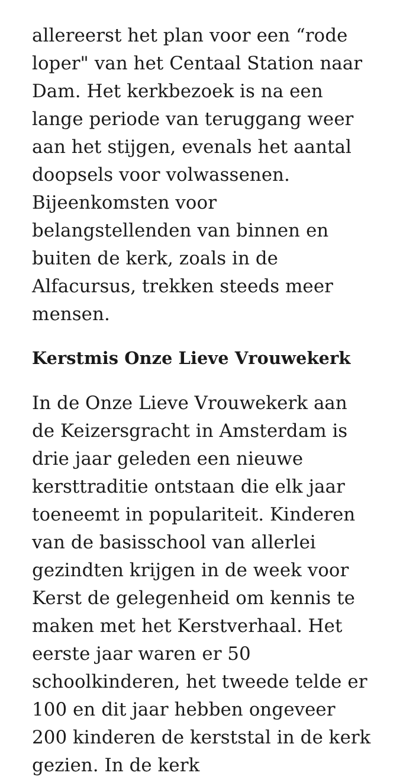allereerst het plan voor een “rode loper" van het Centaal Station naar Dam. Het kerkbezoek is na een lange periode van teruggang weer aan het stijgen, evenals het aantal doopsels voor volwassenen. Bijeenkomsten voor belangstellenden van binnen en buiten de kerk, zoals in de Alfacursus, trekken steeds meer mensen.
Kerstmis Onze Lieve Vrouwekerk
In de Onze Lieve Vrouwekerk aan de Keizersgracht in Amsterdam is drie jaar geleden een nieuwe kersttraditie ontstaan die elk jaar toeneemt in populariteit. Kinderen van de basisschool van allerlei gezindten krijgen in de week voor Kerst de gelegenheid om kennis te maken met het Kerstverhaal. Het eerste jaar waren er 50 schoolkinderen, het tweede telde er 100 en dit jaar hebben ongeveer 200 kinderen de kerststal in de kerk gezien. In de kerk